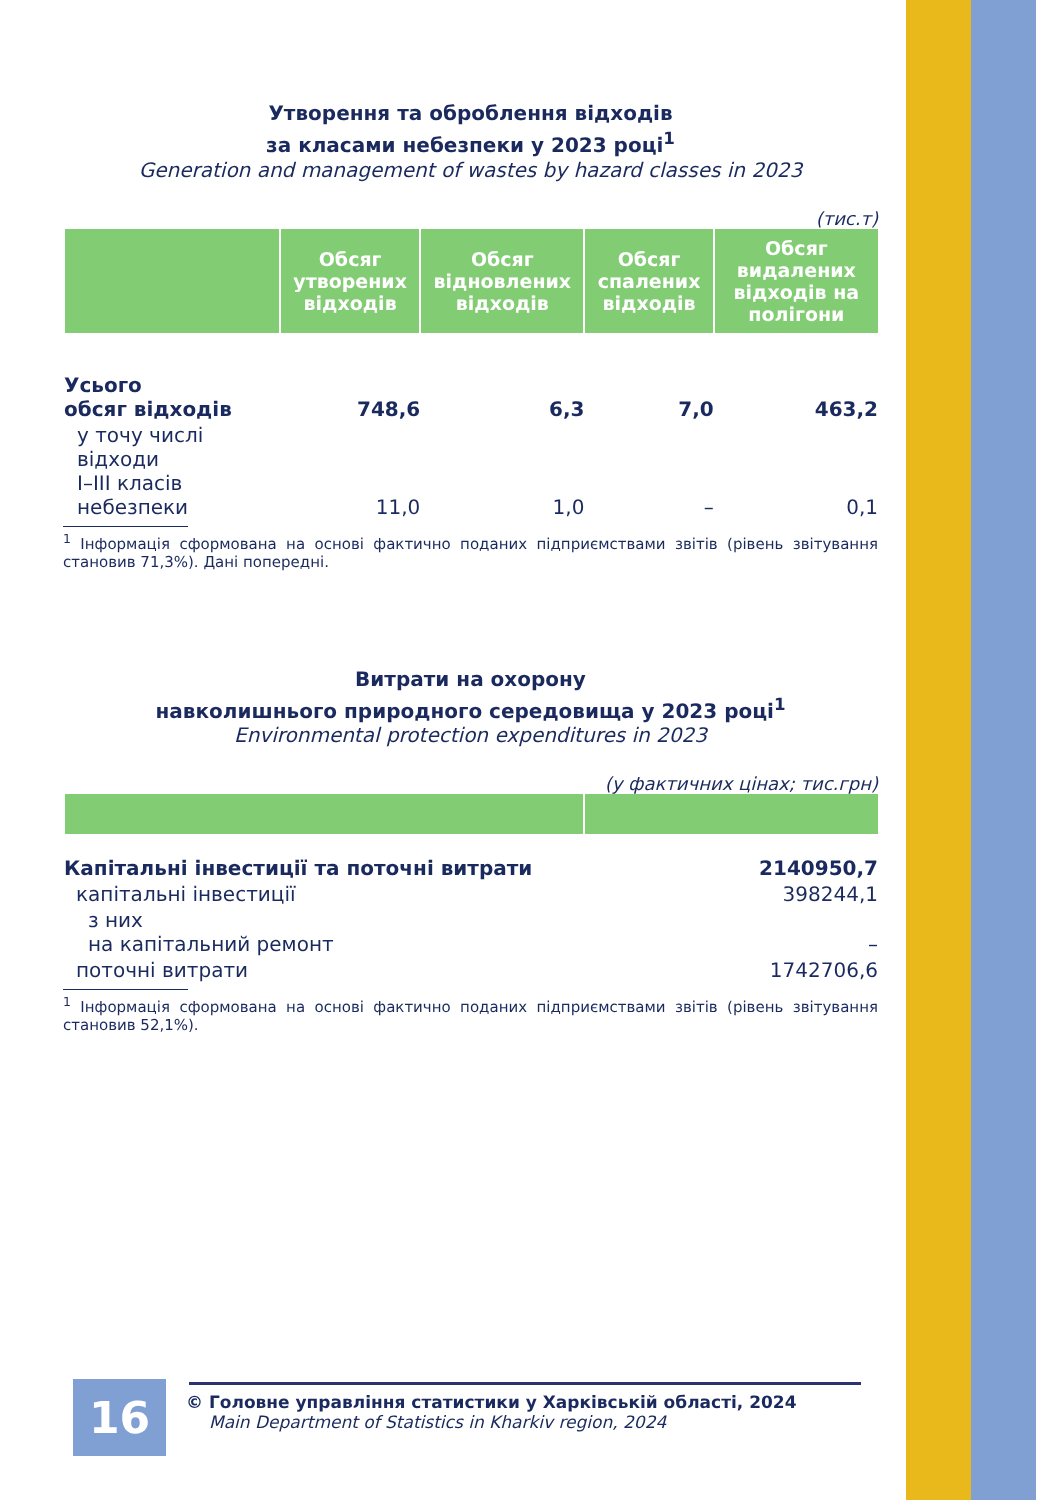Утворення та оброблення відходів
за класами небезпеки у 2023 році<sup>1</sup>
Generation and management of wastes by hazard classes in 2023
(тис.т)
| | Обсяг утворених відходів | Обсяг відновлених відходів | Обсяг спалених відходів | Обсяг видалених відходів на полігони |
| --- | --- | --- | --- | --- |
| Усього обсяг відходів | 748,6 | 6,3 | 7,0 | 463,2 |
| у точу числі відходи I–III класів небезпеки | 11,0 | 1,0 | – | 0,1 |
<sup>1</sup> Інформація сформована на основі фактично поданих підприємствами звітів (рівень звітування становив 71,3%). Дані попередні.
Витрати на охорону
навколишнього природного середовища у 2023 році<sup>1</sup>
Environmental protection expenditures in 2023
(у фактичних цінах; тис.грн)
| Капітальні інвестиції та поточні витрати | 2140950,7 |
| капітальні інвестиції | 398244,1 |
| з них на капітальний ремонт | – |
| поточні витрати | 1742706,6 |
<sup>1</sup> Інформація сформована на основі фактично поданих підприємствами звітів (рівень звітування становив 52,1%).
16
© Головне управління статистики у Харківській області, 2024
Main Department of Statistics in Kharkiv region, 2024